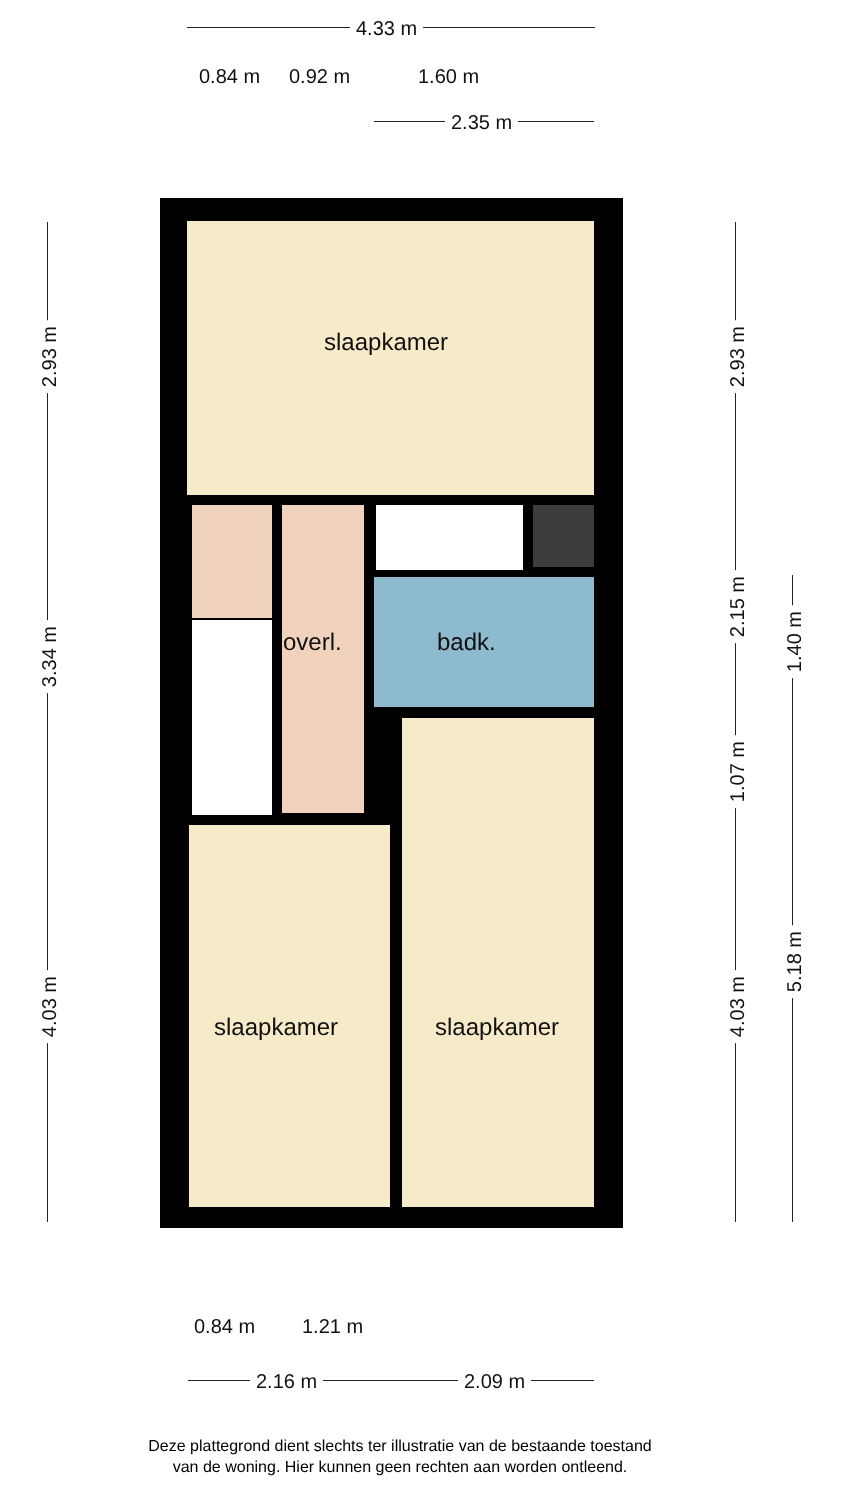4.33 m
0.84 m 0.92 m 1.60 m
2.35 m
2.93 m
3.34 m
4.03 m
2.93 m
2.15 m
1.07 m
4.03 m
1.40 m
5.18 m
slaapkamer
overl. badk.
slaapkamer slaapkamer
0.84 m 1.21 m
2.16 m 2.09 m
Deze plattegrond dient slechts ter illustratie van de bestaande toestand
van de woning. Hier kunnen geen rechten aan worden ontleend.